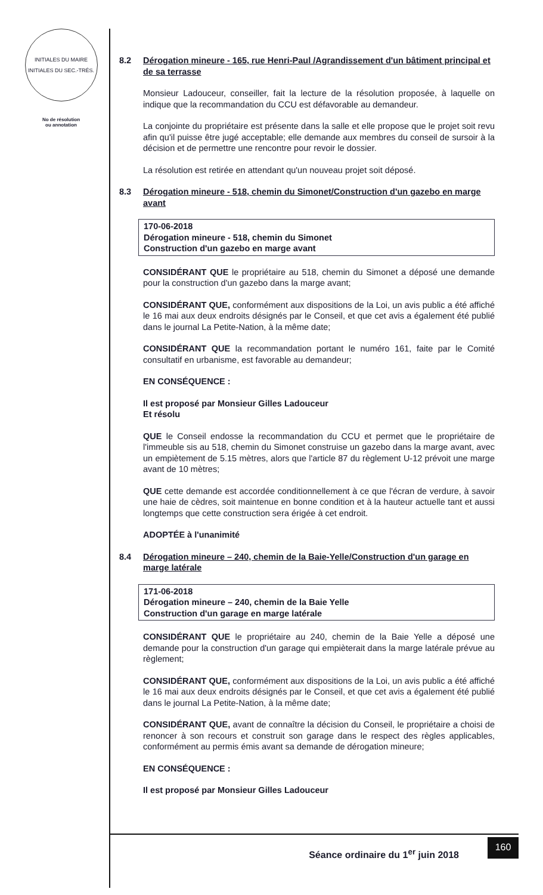INITIALES DU MAIRE
INITIALES DU SEC.-TRÉS.
No de résolution
ou annotation
8.2 Dérogation mineure - 165, rue Henri-Paul /Agrandissement d'un bâtiment principal et de sa terrasse
Monsieur Ladouceur, conseiller, fait la lecture de la résolution proposée, à laquelle on indique que la recommandation du CCU est défavorable au demandeur.
La conjointe du propriétaire est présente dans la salle et elle propose que le projet soit revu afin qu'il puisse être jugé acceptable; elle demande aux membres du conseil de sursoir à la décision et de permettre une rencontre pour revoir le dossier.
La résolution est retirée en attendant qu'un nouveau projet soit déposé.
8.3 Dérogation mineure - 518, chemin du Simonet/Construction d'un gazebo en marge avant
170-06-2018
Dérogation mineure - 518, chemin du Simonet
Construction d'un gazebo en marge avant
CONSIDÉRANT QUE le propriétaire au 518, chemin du Simonet a déposé une demande pour la construction d'un gazebo dans la marge avant;
CONSIDÉRANT QUE, conformément aux dispositions de la Loi, un avis public a été affiché le 16 mai aux deux endroits désignés par le Conseil, et que cet avis a également été publié dans le journal La Petite-Nation, à la même date;
CONSIDÉRANT QUE la recommandation portant le numéro 161, faite par le Comité consultatif en urbanisme, est favorable au demandeur;
EN CONSÉQUENCE :
Il est proposé par Monsieur Gilles Ladouceur
Et résolu
QUE le Conseil endosse la recommandation du CCU et permet que le propriétaire de l'immeuble sis au 518, chemin du Simonet construise un gazebo dans la marge avant, avec un empiètement de 5.15 mètres, alors que l'article 87 du règlement U-12 prévoit une marge avant de 10 mètres;
QUE cette demande est accordée conditionnellement à ce que l'écran de verdure, à savoir une haie de cèdres, soit maintenue en bonne condition et à la hauteur actuelle tant et aussi longtemps que cette construction sera érigée à cet endroit.
ADOPTÉE à l'unanimité
8.4 Dérogation mineure – 240, chemin de la Baie-Yelle/Construction d'un garage en marge latérale
171-06-2018
Dérogation mineure – 240, chemin de la Baie Yelle
Construction d'un garage en marge latérale
CONSIDÉRANT QUE le propriétaire au 240, chemin de la Baie Yelle a déposé une demande pour la construction d'un garage qui empièterait dans la marge latérale prévue au règlement;
CONSIDÉRANT QUE, conformément aux dispositions de la Loi, un avis public a été affiché le 16 mai aux deux endroits désignés par le Conseil, et que cet avis a également été publié dans le journal La Petite-Nation, à la même date;
CONSIDÉRANT QUE, avant de connaître la décision du Conseil, le propriétaire a choisi de renoncer à son recours et construit son garage dans le respect des règles applicables, conformément au permis émis avant sa demande de dérogation mineure;
EN CONSÉQUENCE :
Il est proposé par Monsieur Gilles Ladouceur
Séance ordinaire du 1<sup>er</sup> juin 2018
160